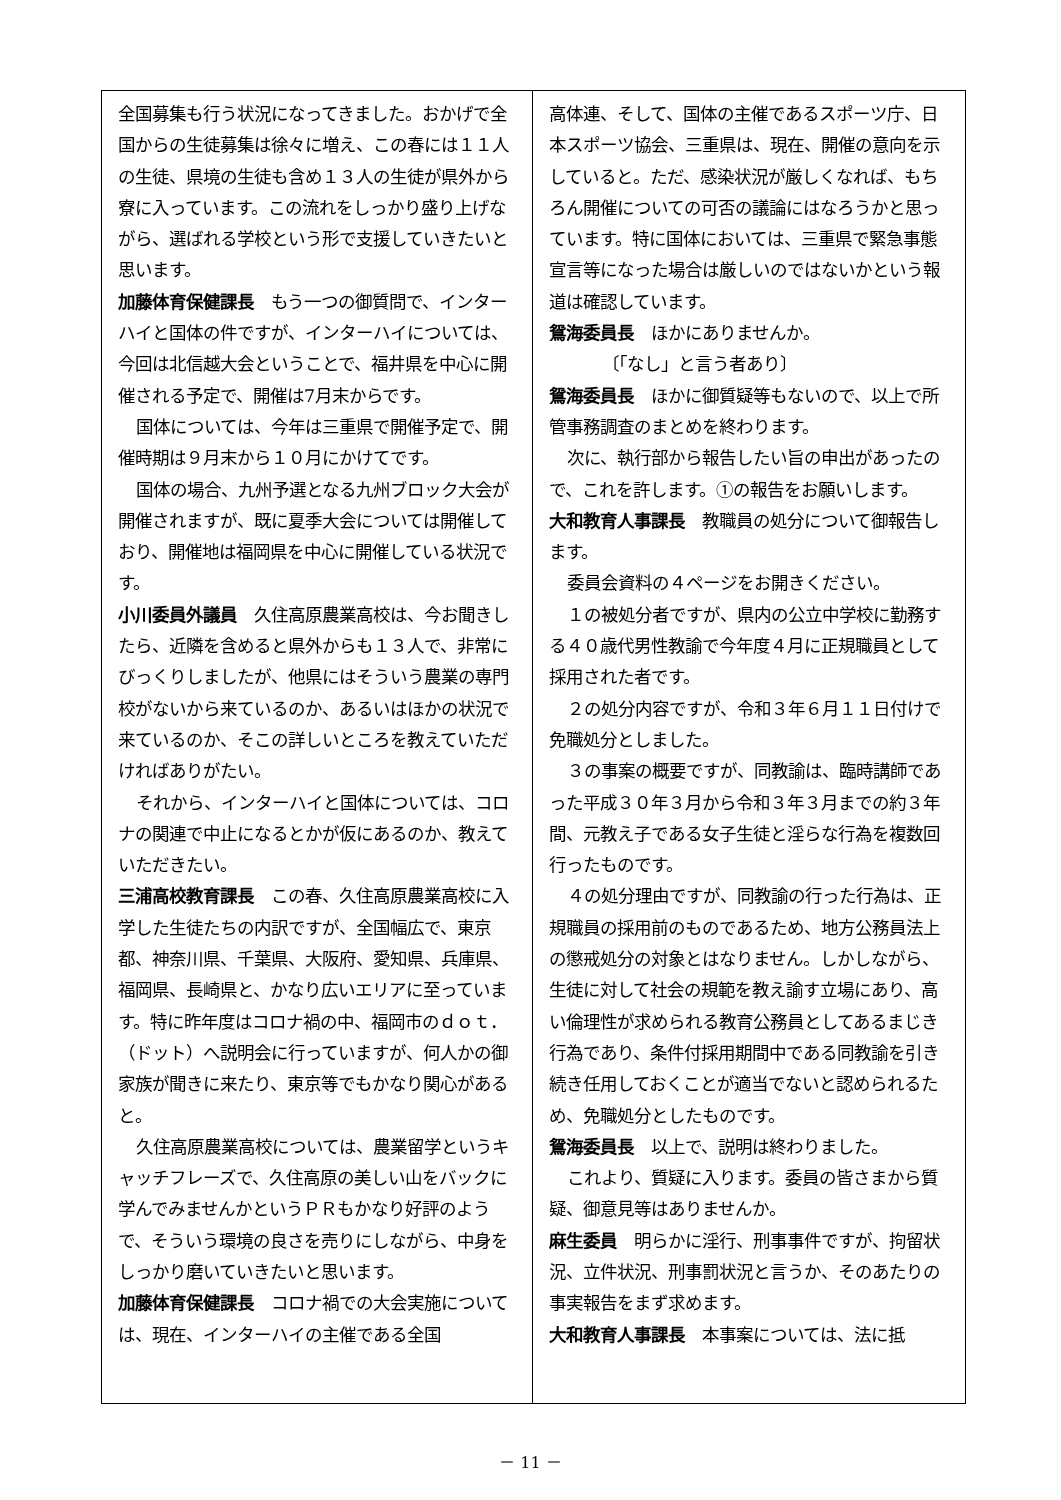全国募集も行う状況になってきました。おかげで全国からの生徒募集は徐々に増え、この春には１１人の生徒、県境の生徒も含め１３人の生徒が県外から寮に入っています。この流れをしっかり盛り上げながら、選ばれる学校という形で支援していきたいと思います。
加藤体育保健課長　もう一つの御質問で、インターハイと国体の件ですが、インターハイについては、今回は北信越大会ということで、福井県を中心に開催される予定で、開催は7月末からです。
国体については、今年は三重県で開催予定で、開催時期は９月末から１０月にかけてです。
国体の場合、九州予選となる九州ブロック大会が開催されますが、既に夏季大会については開催しており、開催地は福岡県を中心に開催している状況です。
小川委員外議員　久住高原農業高校は、今お聞きしたら、近隣を含めると県外からも１３人で、非常にびっくりしましたが、他県にはそういう農業の専門校がないから来ているのか、あるいはほかの状況で来ているのか、そこの詳しいところを教えていただければありがたい。
それから、インターハイと国体については、コロナの関連で中止になるとかが仮にあるのか、教えていただきたい。
三浦高校教育課長　この春、久住高原農業高校に入学した生徒たちの内訳ですが、全国幅広で、東京都、神奈川県、千葉県、大阪府、愛知県、兵庫県、福岡県、長崎県と、かなり広いエリアに至っています。特に昨年度はコロナ禍の中、福岡市のｄｏｔ．（ドット）へ説明会に行っていますが、何人かの御家族が聞きに来たり、東京等でもかなり関心があると。
久住高原農業高校については、農業留学というキャッチフレーズで、久住高原の美しい山をバックに学んでみませんかというＰＲもかなり好評のようで、そういう環境の良さを売りにしながら、中身をしっかり磨いていきたいと思います。
加藤体育保健課長　コロナ禍での大会実施については、現在、インターハイの主催である全国
高体連、そして、国体の主催であるスポーツ庁、日本スポーツ協会、三重県は、現在、開催の意向を示していると。ただ、感染状況が厳しくなれば、もちろん開催についての可否の議論にはなろうかと思っています。特に国体においては、三重県で緊急事態宣言等になった場合は厳しいのではないかという報道は確認しています。
鴛海委員長　ほかにありませんか。
〔「なし」と言う者あり〕
鴛海委員長　ほかに御質疑等もないので、以上で所管事務調査のまとめを終わります。
次に、執行部から報告したい旨の申出があったので、これを許します。①の報告をお願いします。
大和教育人事課長　教職員の処分について御報告します。
委員会資料の４ページをお開きください。
１の被処分者ですが、県内の公立中学校に勤務する４０歳代男性教諭で今年度４月に正規職員として採用された者です。
２の処分内容ですが、令和３年６月１１日付けで免職処分としました。
３の事案の概要ですが、同教諭は、臨時講師であった平成３０年３月から令和３年３月までの約３年間、元教え子である女子生徒と淫らな行為を複数回行ったものです。
４の処分理由ですが、同教諭の行った行為は、正規職員の採用前のものであるため、地方公務員法上の懲戒処分の対象とはなりません。しかしながら、生徒に対して社会の規範を教え諭す立場にあり、高い倫理性が求められる教育公務員としてあるまじき行為であり、条件付採用期間中である同教諭を引き続き任用しておくことが適当でないと認められるため、免職処分としたものです。
鴛海委員長　以上で、説明は終わりました。
これより、質疑に入ります。委員の皆さまから質疑、御意見等はありませんか。
麻生委員　明らかに淫行、刑事事件ですが、拘留状況、立件状況、刑事罰状況と言うか、そのあたりの事実報告をまず求めます。
大和教育人事課長　本事案については、法に抵
－ 11 －